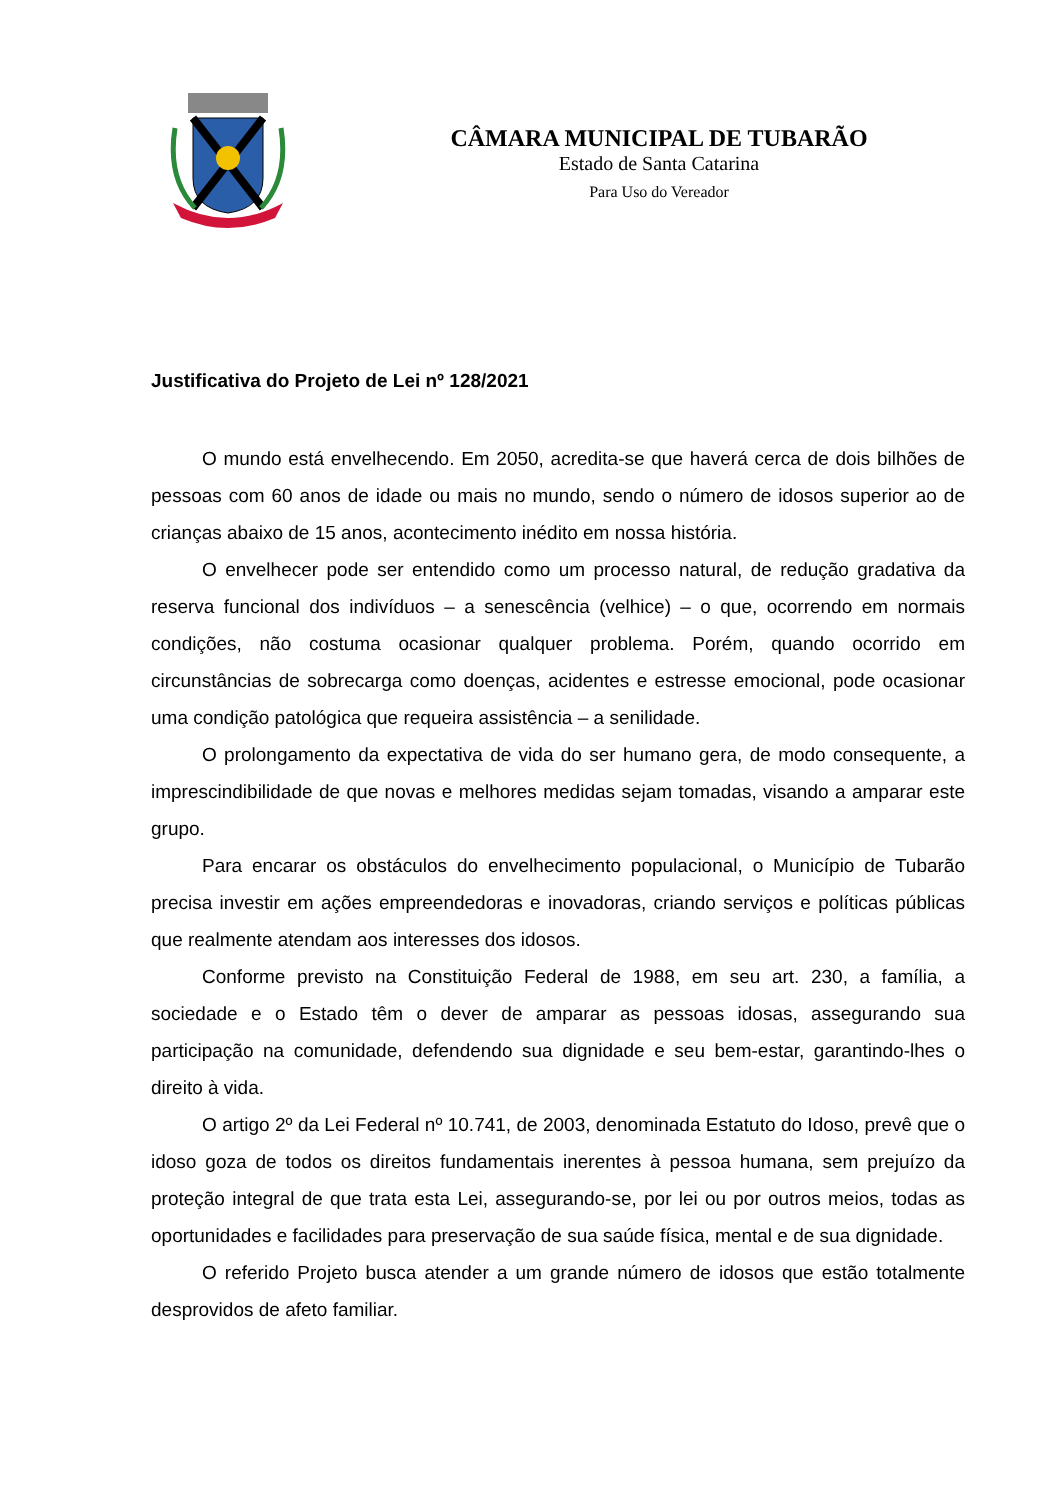CÂMARA MUNICIPAL DE TUBARÃO
Estado de Santa Catarina
Para Uso do Vereador
Justificativa do Projeto de Lei nº 128/2021
O mundo está envelhecendo. Em 2050, acredita-se que haverá cerca de dois bilhões de pessoas com 60 anos de idade ou mais no mundo, sendo o número de idosos superior ao de crianças abaixo de 15 anos, acontecimento inédito em nossa história.
O envelhecer pode ser entendido como um processo natural, de redução gradativa da reserva funcional dos indivíduos – a senescência (velhice) – o que, ocorrendo em normais condições, não costuma ocasionar qualquer problema. Porém, quando ocorrido em circunstâncias de sobrecarga como doenças, acidentes e estresse emocional, pode ocasionar uma condição patológica que requeira assistência – a senilidade.
O prolongamento da expectativa de vida do ser humano gera, de modo consequente, a imprescindibilidade de que novas e melhores medidas sejam tomadas, visando a amparar este grupo.
Para encarar os obstáculos do envelhecimento populacional, o Município de Tubarão precisa investir em ações empreendedoras e inovadoras, criando serviços e políticas públicas que realmente atendam aos interesses dos idosos.
Conforme previsto na Constituição Federal de 1988, em seu art. 230, a família, a sociedade e o Estado têm o dever de amparar as pessoas idosas, assegurando sua participação na comunidade, defendendo sua dignidade e seu bem-estar, garantindo-lhes o direito à vida.
O artigo 2º da Lei Federal nº 10.741, de 2003, denominada Estatuto do Idoso, prevê que o idoso goza de todos os direitos fundamentais inerentes à pessoa humana, sem prejuízo da proteção integral de que trata esta Lei, assegurando-se, por lei ou por outros meios, todas as oportunidades e facilidades para preservação de sua saúde física, mental e de sua dignidade.
O referido Projeto busca atender a um grande número de idosos que estão totalmente desprovidos de afeto familiar.